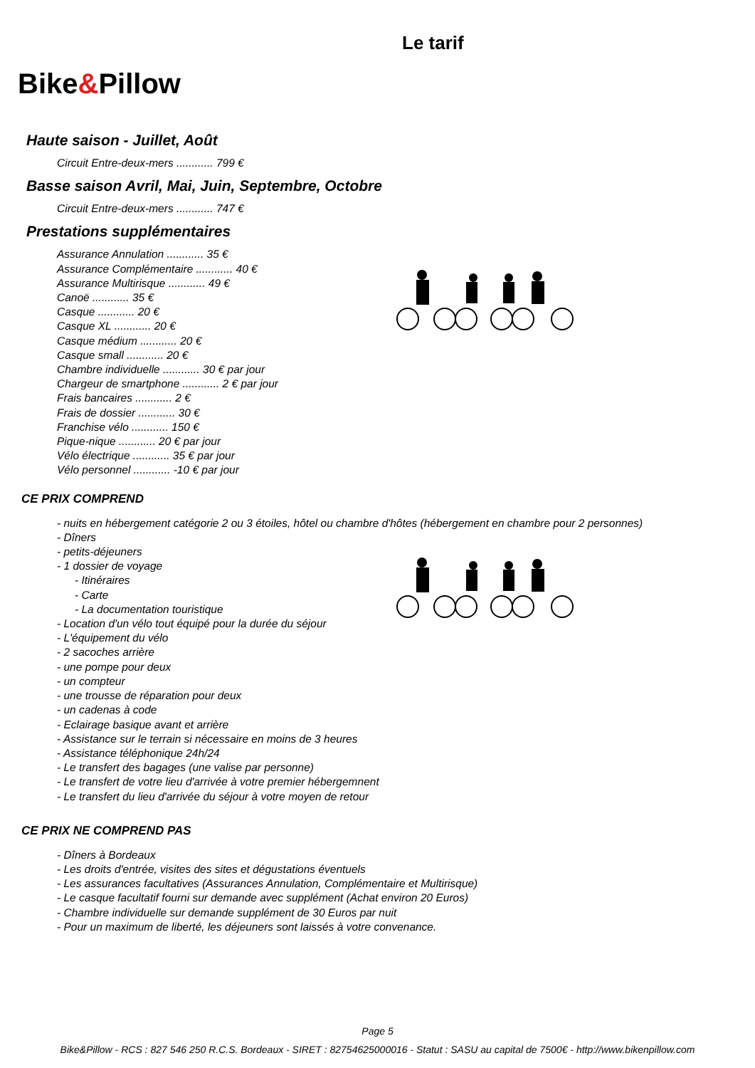Bike&Pillow
Le tarif
Haute saison - Juillet, Août
Circuit Entre-deux-mers ............ 799 €
Basse saison Avril, Mai, Juin, Septembre, Octobre
Circuit Entre-deux-mers ............ 747 €
Prestations supplémentaires
Assurance Annulation ............ 35 €
Assurance Complémentaire ............ 40 €
Assurance Multirisque ............ 49 €
Canoë ............ 35 €
Casque ............ 20 €
Casque XL ............ 20 €
Casque médium ............ 20 €
Casque small ............ 20 €
Chambre individuelle ............ 30 € par jour
Chargeur de smartphone ............ 2 € par jour
Frais bancaires ............ 2 €
Frais de dossier ............ 30 €
Franchise vélo ............ 150 €
Pique-nique ............ 20 € par jour
Vélo électrique ............ 35 € par jour
Vélo personnel ............ -10 € par jour
CE PRIX COMPREND
- nuits en hébergement catégorie 2 ou 3 étoiles, hôtel ou chambre d'hôtes (hébergement en chambre pour 2 personnes)
- Dîners
- petits-déjeuners
- 1 dossier de voyage
- Itinéraires
- Carte
- La documentation touristique
- Location d'un vélo tout équipé pour la durée du séjour
- L'équipement du vélo
- 2 sacoches arrière
- une pompe pour deux
- un compteur
- une trousse de réparation pour deux
- un cadenas à code
- Eclairage basique avant et arrière
- Assistance sur le terrain si nécessaire en moins de 3 heures
- Assistance téléphonique 24h/24
- Le transfert des bagages (une valise par personne)
- Le transfert de votre lieu d'arrivée à votre premier hébergemnent
- Le transfert du lieu d'arrivée du séjour à votre moyen de retour
CE PRIX NE COMPREND PAS
- Dîners à Bordeaux
- Les droits d'entrée, visites des sites et dégustations éventuels
- Les assurances facultatives (Assurances Annulation, Complémentaire et Multirisque)
- Le casque facultatif fourni sur demande avec supplément (Achat environ 20 Euros)
- Chambre individuelle sur demande supplément de 30 Euros par nuit
- Pour un maximum de liberté, les déjeuners sont laissés à votre convenance.
Page 5
Bike&Pillow - RCS : 827 546 250 R.C.S. Bordeaux - SIRET : 82754625000016 - Statut : SASU au capital de 7500€ - http://www.bikenpillow.com